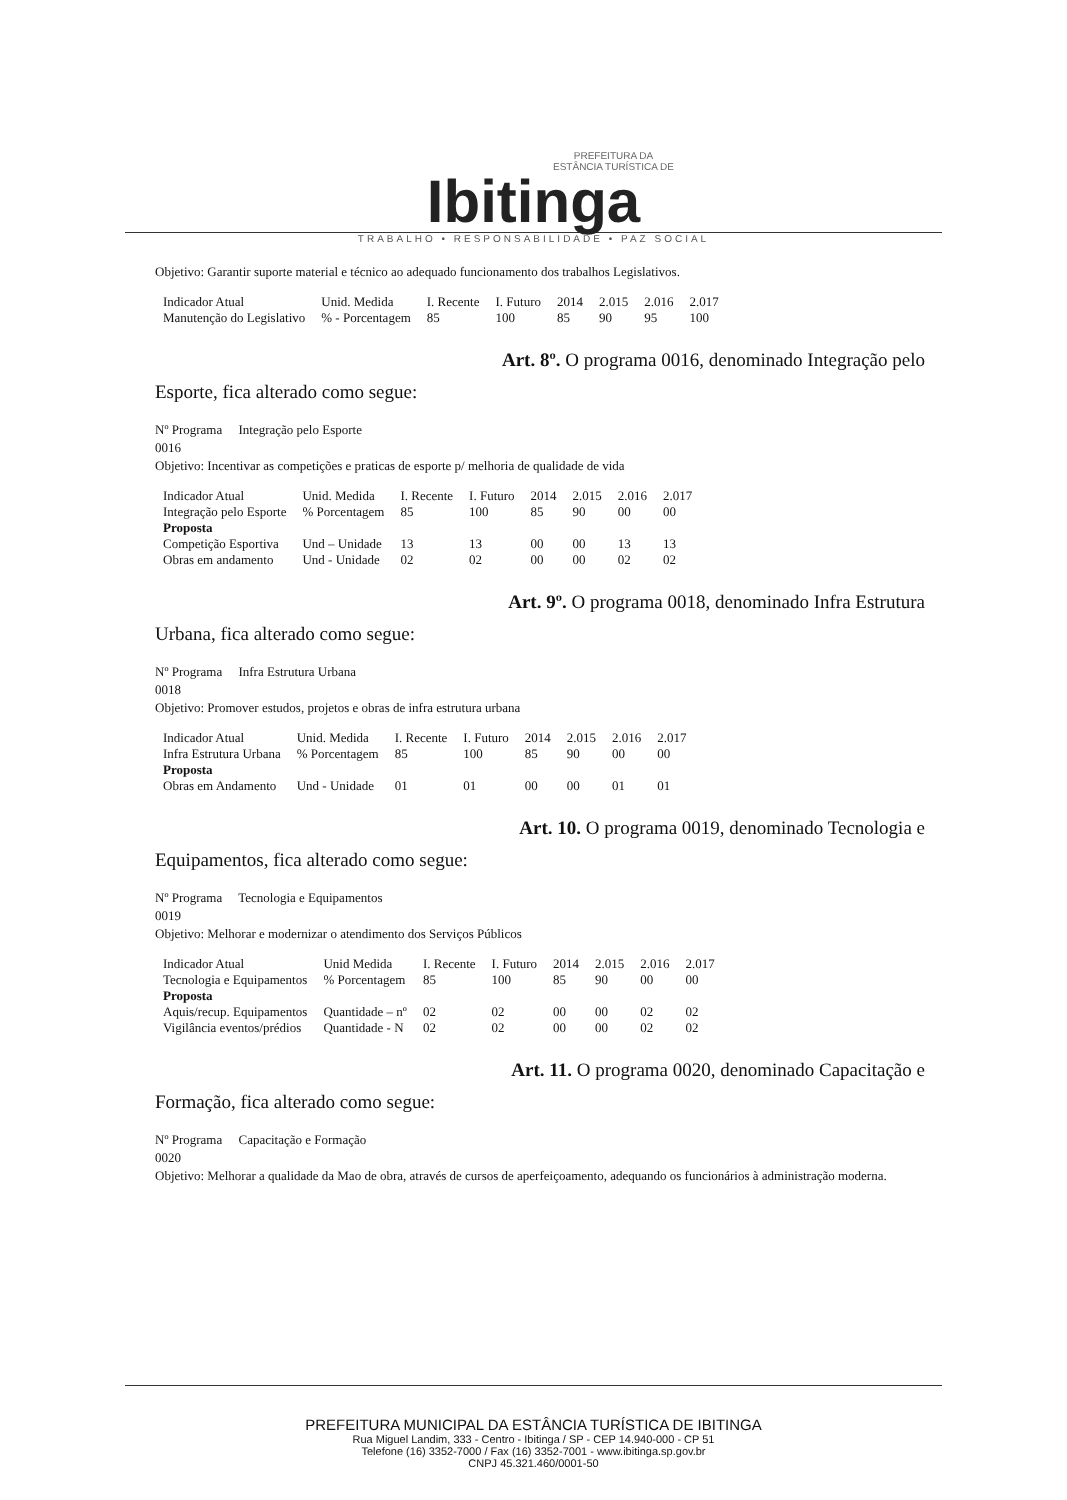PREFEITURA DA
ESTÂNCIA TURÍSTICA DE
Ibitinga
TRABALHO • RESPONSABILIDADE • PAZ SOCIAL
Objetivo: Garantir suporte material e técnico ao adequado funcionamento dos trabalhos Legislativos.
| Indicador Atual | Unid. Medida | I. Recente | I. Futuro | 2014 | 2.015 | 2.016 | 2.017 |
| --- | --- | --- | --- | --- | --- | --- | --- |
| Manutenção do Legislativo | % - Porcentagem | 85 | 100 | 85 | 90 | 95 | 100 |
Art. 8º. O programa 0016, denominado Integração pelo
Esporte, fica alterado como segue:
Nº Programa Integração pelo Esporte
0016
Objetivo: Incentivar as competições e praticas de esporte p/ melhoria de qualidade de vida
| Indicador Atual | Unid. Medida | I. Recente | I. Futuro | 2014 | 2.015 | 2.016 | 2.017 |
| --- | --- | --- | --- | --- | --- | --- | --- |
| Integração pelo Esporte | % Porcentagem | 85 | 100 | 85 | 90 | 00 | 00 |
| Proposta | | | | | | | |
| Competição Esportiva | Und – Unidade | 13 | 13 | 00 | 00 | 13 | 13 |
| Obras em andamento | Und - Unidade | 02 | 02 | 00 | 00 | 02 | 02 |
Art. 9º. O programa 0018, denominado Infra Estrutura
Urbana, fica alterado como segue:
Nº Programa Infra Estrutura Urbana
0018
Objetivo: Promover estudos, projetos e obras de infra estrutura urbana
| Indicador Atual | Unid. Medida | I. Recente | I. Futuro | 2014 | 2.015 | 2.016 | 2.017 |
| --- | --- | --- | --- | --- | --- | --- | --- |
| Infra Estrutura Urbana | % Porcentagem | 85 | 100 | 85 | 90 | 00 | 00 |
| Proposta | | | | | | | |
| Obras em Andamento | Und - Unidade | 01 | 01 | 00 | 00 | 01 | 01 |
Art. 10. O programa 0019, denominado Tecnologia e
Equipamentos, fica alterado como segue:
Nº Programa Tecnologia e Equipamentos
0019
Objetivo: Melhorar e modernizar o atendimento dos Serviços Públicos
| Indicador Atual | Unid Medida | I. Recente | I. Futuro | 2014 | 2.015 | 2.016 | 2.017 |
| --- | --- | --- | --- | --- | --- | --- | --- |
| Tecnologia e Equipamentos | % Porcentagem | 85 | 100 | 85 | 90 | 00 | 00 |
| Proposta | | | | | | | |
| Aquis/recup. Equipamentos | Quantidade – nº | 02 | 02 | 00 | 00 | 02 | 02 |
| Vigilância eventos/prédios | Quantidade - N | 02 | 02 | 00 | 00 | 02 | 02 |
Art. 11. O programa 0020, denominado Capacitação e
Formação, fica alterado como segue:
Nº Programa Capacitação e Formação
0020
Objetivo: Melhorar a qualidade da Mao de obra, através de cursos de aperfeiçoamento, adequando os funcionários à administração moderna.
PREFEITURA MUNICIPAL DA ESTÂNCIA TURÍSTICA DE IBITINGA
Rua Miguel Landim, 333 - Centro - Ibitinga / SP - CEP 14.940-000 - CP 51
Telefone (16) 3352-7000 / Fax (16) 3352-7001 - www.ibitinga.sp.gov.br
CNPJ 45.321.460/0001-50